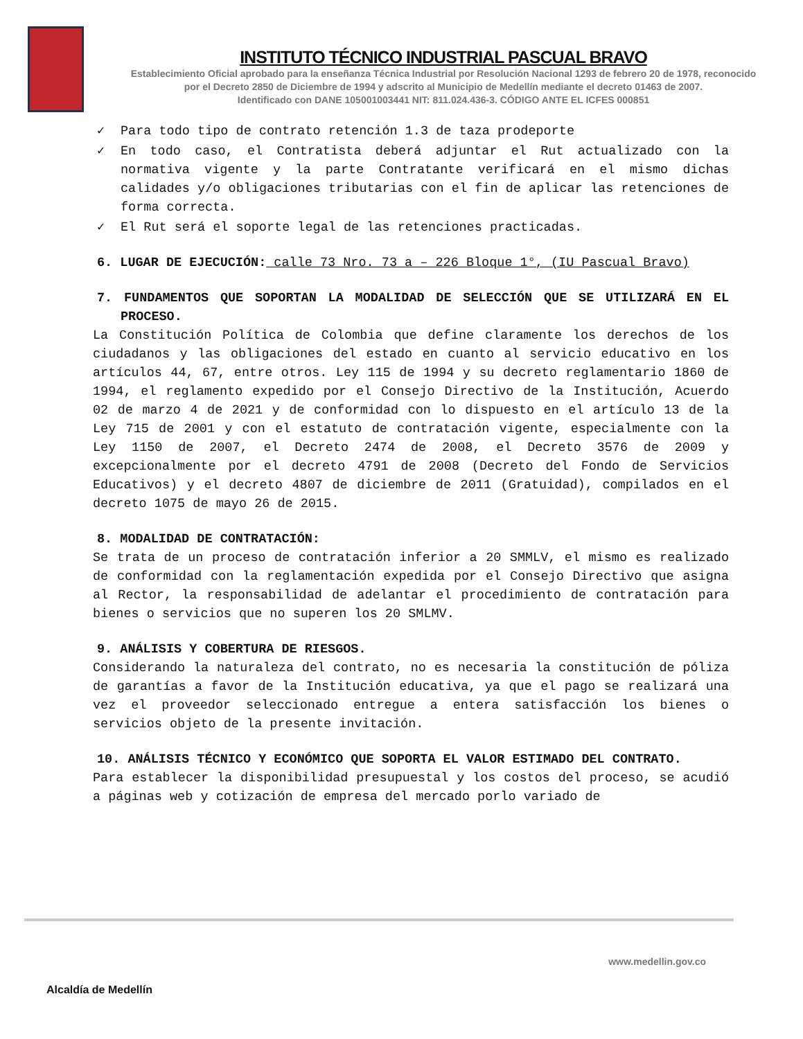INSTITUTO TÉCNICO INDUSTRIAL PASCUAL BRAVO
Establecimiento Oficial aprobado para la enseñanza Técnica Industrial por Resolución Nacional 1293 de febrero 20 de 1978, reconocido
por el Decreto 2850 de Diciembre de 1994 y adscrito al Municipio de Medellín mediante el decreto 01463 de 2007.
Identificado con DANE 105001003441 NIT: 811.024.436-3. CÓDIGO ANTE EL ICFES 000851
✓ Para todo tipo de contrato retención 1.3 de taza prodeporte
✓ En todo caso, el Contratista deberá adjuntar el Rut actualizado con la normativa vigente y la parte Contratante verificará en el mismo dichas calidades y/o obligaciones tributarias con el fin de aplicar las retenciones de forma correcta.
✓ El Rut será el soporte legal de las retenciones practicadas.
6. LUGAR DE EJECUCIÓN: calle 73 Nro. 73 a – 226 Bloque 1°, (IU Pascual Bravo)
7. FUNDAMENTOS QUE SOPORTAN LA MODALIDAD DE SELECCIÓN QUE SE UTILIZARÁ EN EL PROCESO.
La Constitución Política de Colombia que define claramente los derechos de los ciudadanos y las obligaciones del estado en cuanto al servicio educativo en los artículos 44, 67, entre otros. Ley 115 de 1994 y su decreto reglamentario 1860 de 1994, el reglamento expedido por el Consejo Directivo de la Institución, Acuerdo 02 de marzo 4 de 2021 y de conformidad con lo dispuesto en el artículo 13 de la Ley 715 de 2001 y con el estatuto de contratación vigente, especialmente con la Ley 1150 de 2007, el Decreto 2474 de 2008, el Decreto 3576 de 2009 y excepcionalmente por el decreto 4791 de 2008 (Decreto del Fondo de Servicios Educativos) y el decreto 4807 de diciembre de 2011 (Gratuidad), compilados en el decreto 1075 de mayo 26 de 2015.
8. MODALIDAD DE CONTRATACIÓN:
Se trata de un proceso de contratación inferior a 20 SMMLV, el mismo es realizado de conformidad con la reglamentación expedida por el Consejo Directivo que asigna al Rector, la responsabilidad de adelantar el procedimiento de contratación para bienes o servicios que no superen los 20 SMLMV.
9. ANÁLISIS Y COBERTURA DE RIESGOS.
Considerando la naturaleza del contrato, no es necesaria la constitución de póliza de garantías a favor de la Institución educativa, ya que el pago se realizará una vez el proveedor seleccionado entregue a entera satisfacción los bienes o servicios objeto de la presente invitación.
10. ANÁLISIS TÉCNICO Y ECONÓMICO QUE SOPORTA EL VALOR ESTIMADO DEL CONTRATO.
Para establecer la disponibilidad presupuestal y los costos del proceso, se acudió a páginas web y cotización de empresa del mercado porlo variado de
Alcaldía de Medellín
www.medellin.gov.co